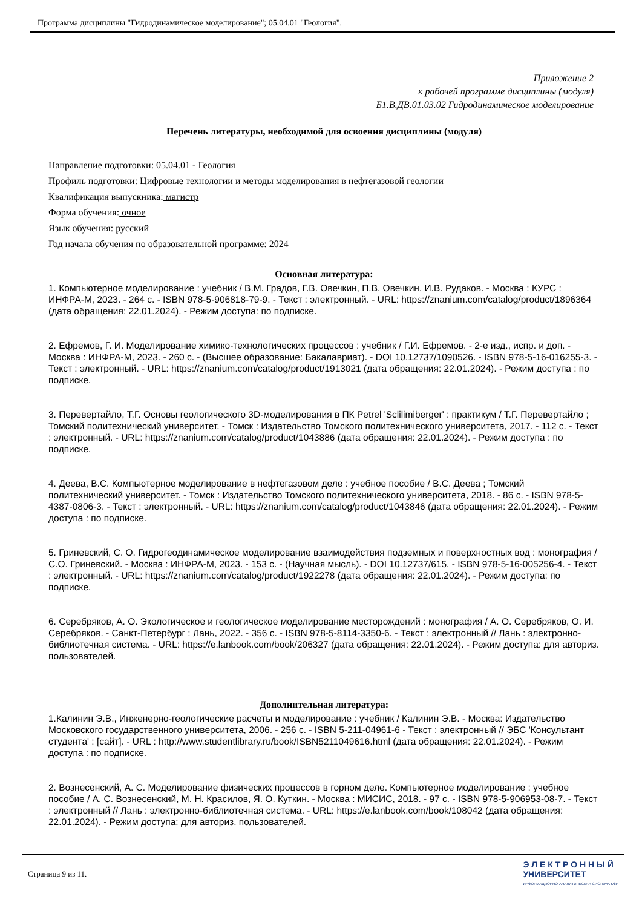Программа дисциплины "Гидродинамическое моделирование"; 05.04.01 "Геология".
Приложение 2
к рабочей программе дисциплины (модуля)
Б1.В.ДВ.01.03.02 Гидродинамическое моделирование
Перечень литературы, необходимой для освоения дисциплины (модуля)
Направление подготовки: 05.04.01 - Геология
Профиль подготовки: Цифровые технологии и методы моделирования в нефтегазовой геологии
Квалификация выпускника: магистр
Форма обучения: очное
Язык обучения: русский
Год начала обучения по образовательной программе: 2024
Основная литература:
1. Компьютерное моделирование : учебник / В.М. Градов, Г.В. Овечкин, П.В. Овечкин, И.В. Рудаков. - Москва : КУРС : ИНФРА-М, 2023. - 264 с. - ISBN 978-5-906818-79-9. - Текст : электронный. - URL: https://znanium.com/catalog/product/1896364 (дата обращения: 22.01.2024). - Режим доступа: по подписке.
2. Ефремов, Г. И. Моделирование химико-технологических процессов : учебник / Г.И. Ефремов. - 2-е изд., испр. и доп. - Москва : ИНФРА-М, 2023. - 260 с. - (Высшее образование: Бакалавриат). - DOI 10.12737/1090526. - ISBN 978-5-16-016255-3. - Текст : электронный. - URL: https://znanium.com/catalog/product/1913021 (дата обращения: 22.01.2024). - Режим доступа : по подписке.
3. Перевертайло, Т.Г. Основы геологического 3D-моделирования в ПК Petrel 'Sclilimiberger' : практикум / Т.Г. Перевертайло ; Томский политехнический университет. - Томск : Издательство Томского политехнического университета, 2017. - 112 с. - Текст : электронный. - URL: https://znanium.com/catalog/product/1043886 (дата обращения: 22.01.2024). - Режим доступа : по подписке.
4. Деева, В.С. Компьютерное моделирование в нефтегазовом деле : учебное пособие / В.С. Деева ; Томский политехнический университет. - Томск : Издательство Томского политехнического университета, 2018. - 86 с. - ISBN 978-5-4387-0806-3. - Текст : электронный. - URL: https://znanium.com/catalog/product/1043846 (дата обращения: 22.01.2024). - Режим доступа : по подписке.
5. Гриневский, С. О. Гидрогеодинамическое моделирование взаимодействия подземных и поверхностных вод : монография / С.О. Гриневский. - Москва : ИНФРА-М, 2023. - 153 с. - (Научная мысль). - DOI 10.12737/615. - ISBN 978-5-16-005256-4. - Текст : электронный. - URL: https://znanium.com/catalog/product/1922278 (дата обращения: 22.01.2024). - Режим доступа: по подписке.
6. Серебряков, А. О. Экологическое и геологическое моделирование месторождений : монография / А. О. Серебряков, О. И. Серебряков. - Санкт-Петербург : Лань, 2022. - 356 с. - ISBN 978-5-8114-3350-6. - Текст : электронный // Лань : электронно-библиотечная система. - URL: https://e.lanbook.com/book/206327 (дата обращения: 22.01.2024). - Режим доступа: для авториз. пользователей.
Дополнительная литература:
1.Калинин Э.В., Инженерно-геологические расчеты и моделирование : учебник / Калинин Э.В. - Москва: Издательство Московского государственного университета, 2006. - 256 с. - ISBN 5-211-04961-6 - Текст : электронный // ЭБС 'Консультант студента' : [сайт]. - URL : http://www.studentlibrary.ru/book/ISBN5211049616.html (дата обращения: 22.01.2024). - Режим доступа : по подписке.
2. Вознесенский, А. С. Моделирование физических процессов в горном деле. Компьютерное моделирование : учебное пособие / А. С. Вознесенский, М. Н. Красилов, Я. О. Куткин. - Москва : МИСИС, 2018. - 97 с. - ISBN 978-5-906953-08-7. - Текст : электронный // Лань : электронно-библиотечная система. - URL: https://e.lanbook.com/book/108042 (дата обращения: 22.01.2024). - Режим доступа: для авториз. пользователей.
Страница 9 из 11.
Э Л Е К Т Р О Н Н Ы Й
УНИВЕРСИТЕТ
ИНФОРМАЦИОННО-АНАЛИТИЧЕСКАЯ СИСТЕМА КФУ